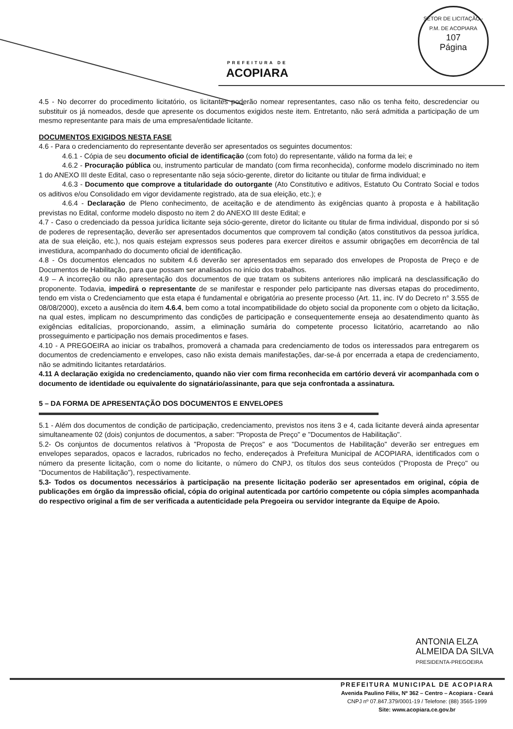PREFEITURA DE
ACOPIARA
SETOR DE LICITAÇÃO - P.M. DE ACOPIARA
107
Página
4.5 - No decorrer do procedimento licitatório, os licitantes poderão nomear representantes, caso não os tenha feito, descredenciar ou substituir os já nomeados, desde que apresente os documentos exigidos neste item. Entretanto, não será admitida a participação de um mesmo representante para mais de uma empresa/entidade licitante.
DOCUMENTOS EXIGIDOS NESTA FASE
4.6 - Para o credenciamento do representante deverão ser apresentados os seguintes documentos:
4.6.1 - Cópia de seu documento oficial de identificação (com foto) do representante, válido na forma da lei; e
4.6.2 - Procuração pública ou, instrumento particular de mandato (com firma reconhecida), conforme modelo discriminado no item 1 do ANEXO III deste Edital, caso o representante não seja sócio-gerente, diretor do licitante ou titular de firma individual; e
4.6.3 - Documento que comprove a titularidade do outorgante (Ato Constitutivo e aditivos, Estatuto Ou Contrato Social e todos os aditivos e/ou Consolidado em vigor devidamente registrado, ata de sua eleição, etc.); e
4.6.4 - Declaração de Pleno conhecimento, de aceitação e de atendimento às exigências quanto à proposta e à habilitação previstas no Edital, conforme modelo disposto no item 2 do ANEXO III deste Edital; e
4.7 - Caso o credenciado da pessoa jurídica licitante seja sócio-gerente, diretor do licitante ou titular de firma individual, dispondo por si só de poderes de representação, deverão ser apresentados documentos que comprovem tal condição (atos constitutivos da pessoa jurídica, ata de sua eleição, etc.), nos quais estejam expressos seus poderes para exercer direitos e assumir obrigações em decorrência de tal investidura, acompanhado do documento oficial de identificação.
4.8 - Os documentos elencados no subitem 4.6 deverão ser apresentados em separado dos envelopes de Proposta de Preço e de Documentos de Habilitação, para que possam ser analisados no início dos trabalhos.
4.9 – A incorreção ou não apresentação dos documentos de que tratam os subitens anteriores não implicará na desclassificação do proponente. Todavia, impedirá o representante de se manifestar e responder pelo participante nas diversas etapas do procedimento, tendo em vista o Credenciamento que esta etapa é fundamental e obrigatória ao presente processo (Art. 11, inc. IV do Decreto n° 3.555 de 08/08/2000), exceto a ausência do item 4.6.4, bem como a total incompatibilidade do objeto social da proponente com o objeto da licitação, na qual estes, implicam no descumprimento das condições de participação e consequentemente enseja ao desatendimento quanto às exigências editalícias, proporcionando, assim, a eliminação sumária do competente processo licitatório, acarretando ao não prosseguimento e participação nos demais procedimentos e fases.
4.10 - A PREGOEIRA ao iniciar os trabalhos, promoverá a chamada para credenciamento de todos os interessados para entregarem os documentos de credenciamento e envelopes, caso não exista demais manifestações, dar-se-á por encerrada a etapa de credenciamento, não se admitindo licitantes retardatários.
4.11 A declaração exigida no credenciamento, quando não vier com firma reconhecida em cartório deverá vir acompanhada com o documento de identidade ou equivalente do signatário/assinante, para que seja confrontada a assinatura.
5 – DA FORMA DE APRESENTAÇÃO DOS DOCUMENTOS E ENVELOPES
5.1 - Além dos documentos de condição de participação, credenciamento, previstos nos itens 3 e 4, cada licitante deverá ainda apresentar simultaneamente 02 (dois) conjuntos de documentos, a saber: "Proposta de Preço" e "Documentos de Habilitação".
5.2- Os conjuntos de documentos relativos à "Proposta de Preços" e aos "Documentos de Habilitação" deverão ser entregues em envelopes separados, opacos e lacrados, rubricados no fecho, endereçados à Prefeitura Municipal de ACOPIARA, identificados com o número da presente licitação, com o nome do licitante, o número do CNPJ, os títulos dos seus conteúdos ("Proposta de Preço" ou "Documentos de Habilitação"), respectivamente.
5.3- Todos os documentos necessários à participação na presente licitação poderão ser apresentados em original, cópia de publicações em órgão da impressão oficial, cópia do original autenticada por cartório competente ou cópia simples acompanhada do respectivo original a fim de ser verificada a autenticidade pela Pregoeira ou servidor integrante da Equipe de Apoio.
ANTONIA ELZA
ALMEIDA DA SILVA
PRESIDENTA-PREGOEIRA
PREFEITURA MUNICIPAL DE ACOPIARA
Avenida Paulino Félix, Nº 362 – Centro – Acopiara - Ceará
CNPJ nº 07.847.379/0001-19 / Telefone: (88) 3565-1999
Site: www.acopiara.ce.gov.br